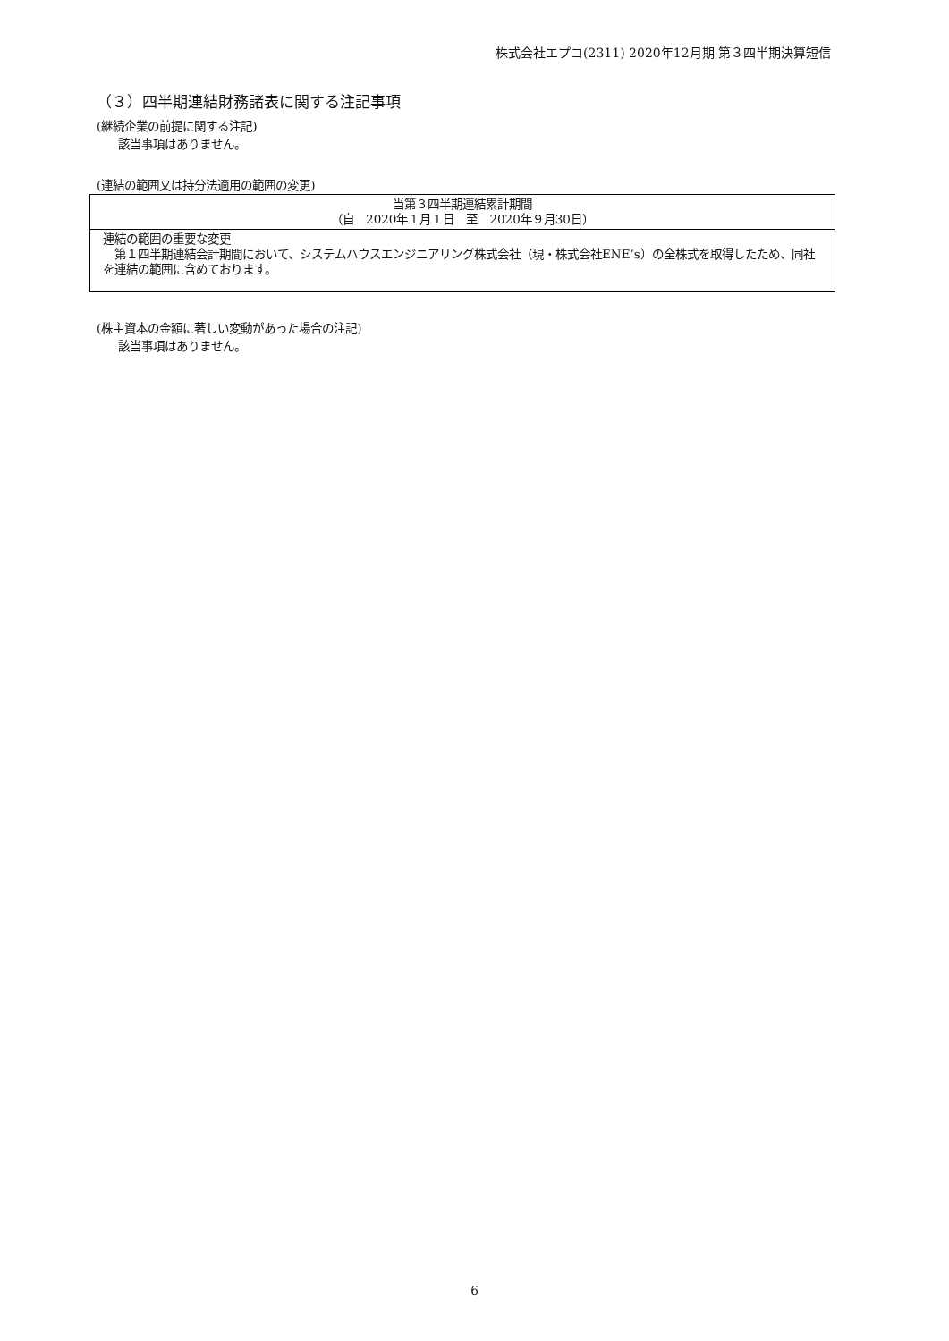株式会社エプコ(2311) 2020年12月期 第３四半期決算短信
（３）四半期連結財務諸表に関する注記事項
(継続企業の前提に関する注記)
該当事項はありません。
(連結の範囲又は持分法適用の範囲の変更)
| 当第３四半期連結累計期間 （自 2020年１月１日 至 2020年９月30日） |
| 連結の範囲の重要な変更 第１四半期連結会計期間において、システムハウスエンジニアリング株式会社（現・株式会社ENE’s）の全株式を取得したため、同社を連結の範囲に含めております。 |
(株主資本の金額に著しい変動があった場合の注記)
該当事項はありません。
6